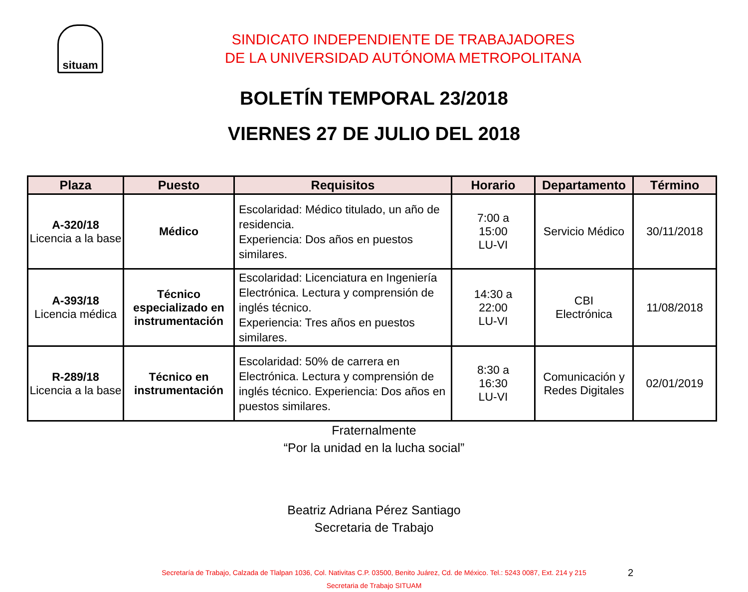situam
SINDICATO INDEPENDIENTE DE TRABAJADORES
DE LA UNIVERSIDAD AUTÓNOMA METROPOLITANA
BOLETÍN TEMPORAL 23/2018
VIERNES 27 DE JULIO DEL 2018
| Plaza | Puesto | Requisitos | Horario | Departamento | Término |
| --- | --- | --- | --- | --- | --- |
| A-320/18 Licencia a la base | Médico | Escolaridad: Médico titulado, un año de residencia. Experiencia: Dos años en puestos similares. | 7:00 a 15:00 LU-VI | Servicio Médico | 30/11/2018 |
| A-393/18 Licencia médica | Técnico especializado en instrumentación | Escolaridad: Licenciatura en Ingeniería Electrónica. Lectura y comprensión de inglés técnico. Experiencia: Tres años en puestos similares. | 14:30 a 22:00 LU-VI | CBI Electrónica | 11/08/2018 |
| R-289/18 Licencia a la base | Técnico en instrumentación | Escolaridad: 50% de carrera en Electrónica. Lectura y comprensión de inglés técnico. Experiencia: Dos años en puestos similares. | 8:30 a 16:30 LU-VI | Comunicación y Redes Digitales | 02/01/2019 |
Fraternalmente
“Por la unidad en la lucha social”
Beatriz Adriana Pérez Santiago
Secretaria de Trabajo
Secretaría de Trabajo, Calzada de Tlalpan 1036, Col. Nativitas C.P. 03500, Benito Juárez, Cd. de México. Tel.: 5243 0087, Ext. 214 y 215
Secretaria de Trabajo SITUAM
2